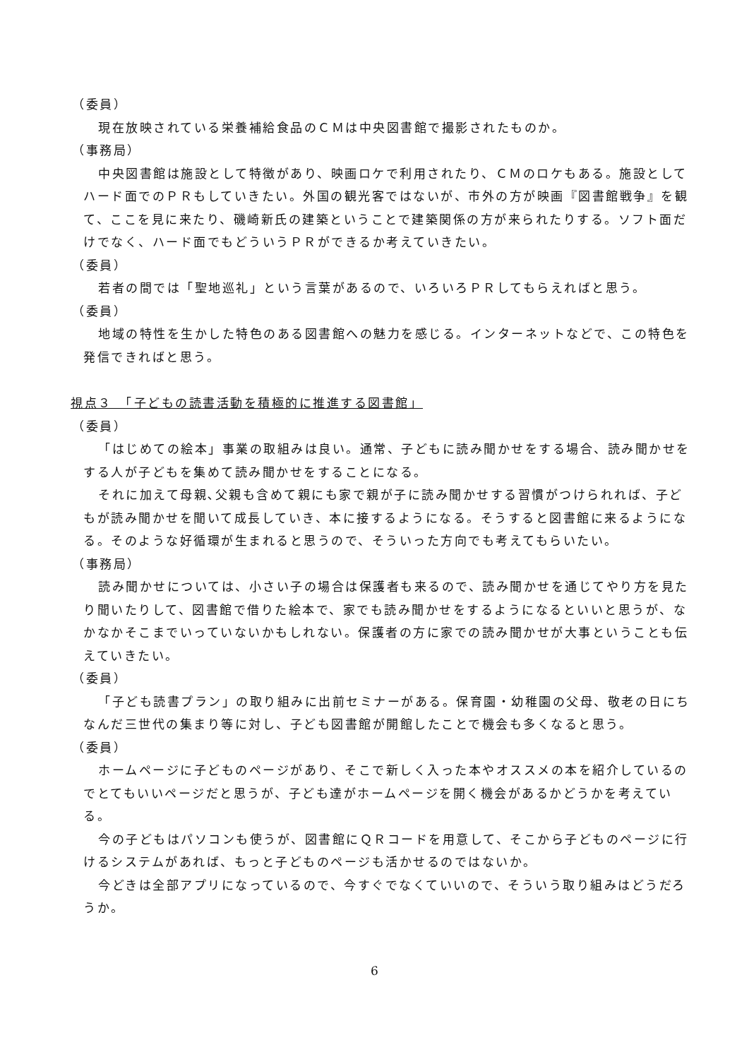（委員）
現在放映されている栄養補給食品のＣＭは中央図書館で撮影されたものか。
（事務局）
中央図書館は施設として特徴があり、映画ロケで利用されたり、ＣＭのロケもある。施設としてハード面でのＰＲもしていきたい。外国の観光客ではないが、市外の方が映画『図書館戦争』を観て、ここを見に来たり、磯崎新氏の建築ということで建築関係の方が来られたりする。ソフト面だけでなく、ハード面でもどういうＰＲができるか考えていきたい。
（委員）
若者の間では「聖地巡礼」という言葉があるので、いろいろＰＲしてもらえればと思う。
（委員）
地域の特性を生かした特色のある図書館への魅力を感じる。インターネットなどで、この特色を発信できればと思う。
視点３　「子どもの読書活動を積極的に推進する図書館」
（委員）
「はじめての絵本」事業の取組みは良い。通常、子どもに読み聞かせをする場合、読み聞かせをする人が子どもを集めて読み聞かせをすることになる。
それに加えて母親､父親も含めて親にも家で親が子に読み聞かせする習慣がつけられれば、子どもが読み聞かせを聞いて成長していき、本に接するようになる。そうすると図書館に来るようになる。そのような好循環が生まれると思うので、そういった方向でも考えてもらいたい。
（事務局）
読み聞かせについては、小さい子の場合は保護者も来るので、読み聞かせを通じてやり方を見たり聞いたりして、図書館で借りた絵本で、家でも読み聞かせをするようになるといいと思うが、なかなかそこまでいっていないかもしれない。保護者の方に家での読み聞かせが大事ということも伝えていきたい。
（委員）
「子ども読書プラン」の取り組みに出前セミナーがある。保育園・幼稚園の父母、敬老の日にちなんだ三世代の集まり等に対し、子ども図書館が開館したことで機会も多くなると思う。
（委員）
ホームページに子どものページがあり、そこで新しく入った本やオススメの本を紹介しているのでとてもいいページだと思うが、子ども達がホームページを開く機会があるかどうかを考えている。
今の子どもはパソコンも使うが、図書館にＱＲコードを用意して、そこから子どものページに行けるシステムがあれば、もっと子どものページも活かせるのではないか。
今どきは全部アプリになっているので、今すぐでなくていいので、そういう取り組みはどうだろうか。
6